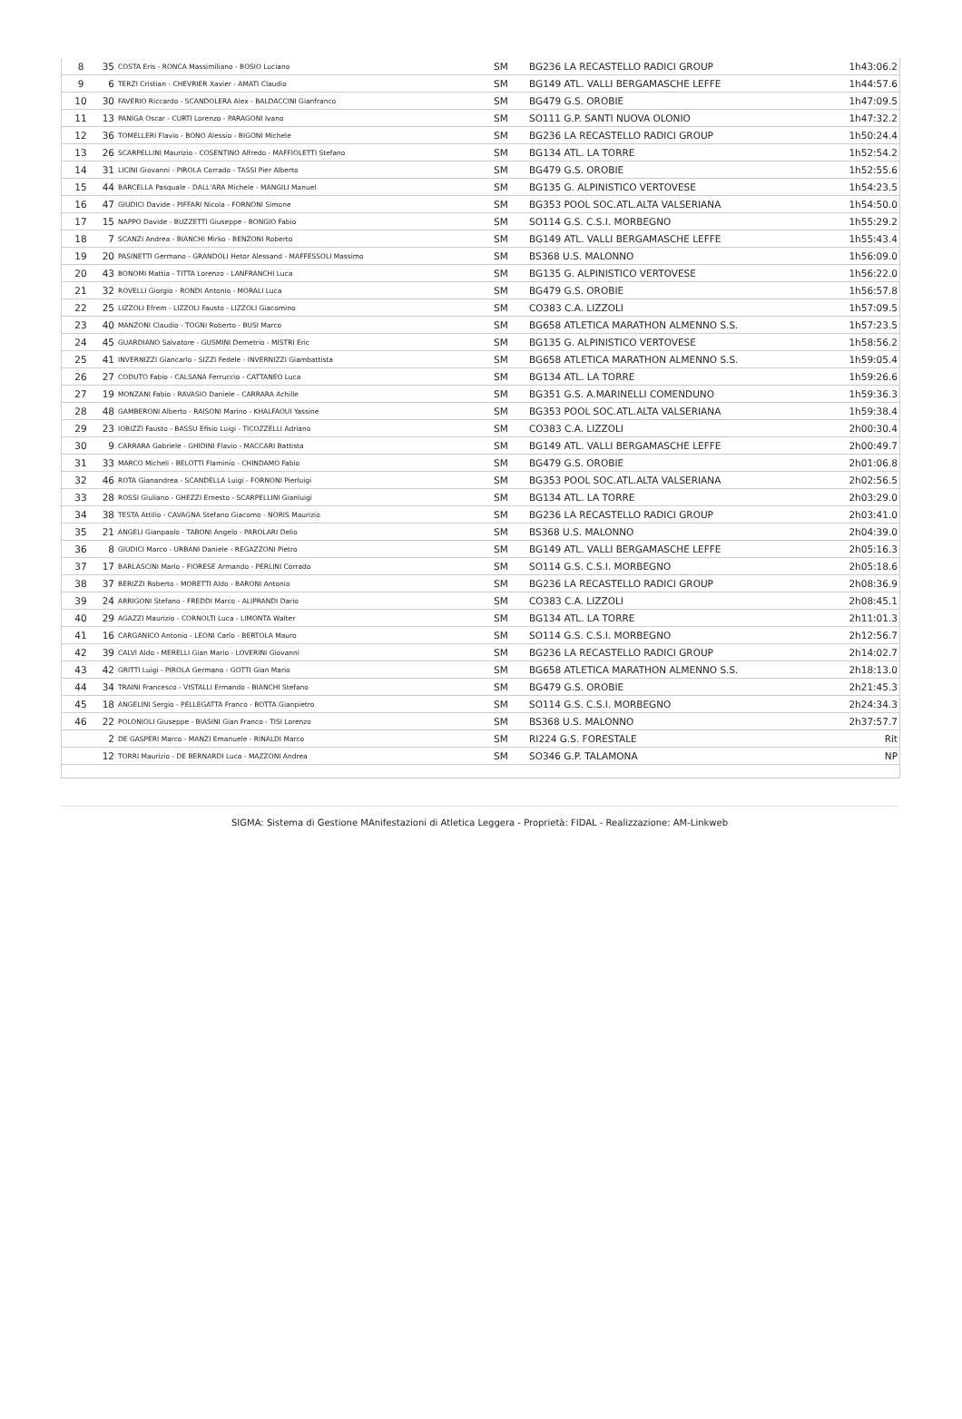| 8 | 35 | COSTA Eris - RONCA Massimiliano - BOSIO Luciano | SM | BG236 LA RECASTELLO RADICI GROUP | 1h43:06.2 |
| 9 | 6 | TERZI Cristian - CHEVRIER Xavier - AMATI Claudio | SM | BG149 ATL. VALLI BERGAMASCHE LEFFE | 1h44:57.6 |
| 10 | 30 | FAVERIO Riccardo - SCANDOLERA Alex - BALDACCINI Gianfranco | SM | BG479 G.S. OROBIE | 1h47:09.5 |
| 11 | 13 | PANIGA Oscar - CURTI Lorenzo - PARAGONI Ivano | SM | SO111 G.P. SANTI NUOVA OLONIO | 1h47:32.2 |
| 12 | 36 | TOMELLERI Flavio - BONO Alessio - BIGONI Michele | SM | BG236 LA RECASTELLO RADICI GROUP | 1h50:24.4 |
| 13 | 26 | SCARPELLINI Maurizio - COSENTINO Alfredo - MAFFIOLETTI Stefano | SM | BG134 ATL. LA TORRE | 1h52:54.2 |
| 14 | 31 | LICINI Giovanni - PIROLA Corrado - TASSI Pier Alberto | SM | BG479 G.S. OROBIE | 1h52:55.6 |
| 15 | 44 | BARCELLA Pasquale - DALL'ARA Michele - MANGILI Manuel | SM | BG135 G. ALPINISTICO VERTOVESE | 1h54:23.5 |
| 16 | 47 | GIUDICI Davide - PIFFARI Nicola - FORNONI Simone | SM | BG353 POOL SOC.ATL.ALTA VALSERIANA | 1h54:50.0 |
| 17 | 15 | NAPPO Davide - BUZZETTI Giuseppe - BONGIO Fabio | SM | SO114 G.S. C.S.I. MORBEGNO | 1h55:29.2 |
| 18 | 7 | SCANZI Andrea - BIANCHI Mirko - BENZONI Roberto | SM | BG149 ATL. VALLI BERGAMASCHE LEFFE | 1h55:43.4 |
| 19 | 20 | PASINETTI Germano - GRANDOLI Hetor Alessand - MAFFESSOLI Massimo | SM | BS368 U.S. MALONNO | 1h56:09.0 |
| 20 | 43 | BONOMI Mattia - TITTA Lorenzo - LANFRANCHI Luca | SM | BG135 G. ALPINISTICO VERTOVESE | 1h56:22.0 |
| 21 | 32 | ROVELLI Giorgio - RONDI Antonio - MORALI Luca | SM | BG479 G.S. OROBIE | 1h56:57.8 |
| 22 | 25 | LIZZOLI Efrem - LIZZOLI Fausto - LIZZOLI Giacomino | SM | CO383 C.A. LIZZOLI | 1h57:09.5 |
| 23 | 40 | MANZONI Claudio - TOGNI Roberto - BUSI Marco | SM | BG658 ATLETICA MARATHON ALMENNO S.S. | 1h57:23.5 |
| 24 | 45 | GUARDIANO Salvatore - GUSMINI Demetrio - MISTRI Eric | SM | BG135 G. ALPINISTICO VERTOVESE | 1h58:56.2 |
| 25 | 41 | INVERNIZZI Giancarlo - SIZZI Fedele - INVERNIZZI Giambattista | SM | BG658 ATLETICA MARATHON ALMENNO S.S. | 1h59:05.4 |
| 26 | 27 | CODUTO Fabio - CALSANA Ferruccio - CATTANEO Luca | SM | BG134 ATL. LA TORRE | 1h59:26.6 |
| 27 | 19 | MONZANI Fabio - RAVASIO Daniele - CARRARA Achille | SM | BG351 G.S. A.MARINELLI COMENDUNO | 1h59:36.3 |
| 28 | 48 | GAMBERONI Alberto - RAISONI Marino - KHALFAOUI Yassine | SM | BG353 POOL SOC.ATL.ALTA VALSERIANA | 1h59:38.4 |
| 29 | 23 | IOBIZZI Fausto - BASSU Efisio Luigi - TICOZZELLI Adriano | SM | CO383 C.A. LIZZOLI | 2h00:30.4 |
| 30 | 9 | CARRARA Gabriele - GHIDINI Flavio - MACCARI Battista | SM | BG149 ATL. VALLI BERGAMASCHE LEFFE | 2h00:49.7 |
| 31 | 33 | MARCO Micheli - BELOTTI Flaminio - CHINDAMO Fabio | SM | BG479 G.S. OROBIE | 2h01:06.8 |
| 32 | 46 | ROTA Gianandrea - SCANDELLA Luigi - FORNONI Pierluigi | SM | BG353 POOL SOC.ATL.ALTA VALSERIANA | 2h02:56.5 |
| 33 | 28 | ROSSI Giuliano - GHEZZI Ernesto - SCARPELLINI Gianluigi | SM | BG134 ATL. LA TORRE | 2h03:29.0 |
| 34 | 38 | TESTA Attilio - CAVAGNA Stefano Giacomo - NORIS Maurizio | SM | BG236 LA RECASTELLO RADICI GROUP | 2h03:41.0 |
| 35 | 21 | ANGELI Gianpaolo - TABONI Angelo - PAROLARI Delio | SM | BS368 U.S. MALONNO | 2h04:39.0 |
| 36 | 8 | GIUDICI Marco - URBANI Daniele - REGAZZONI Pietro | SM | BG149 ATL. VALLI BERGAMASCHE LEFFE | 2h05:16.3 |
| 37 | 17 | BARLASCINI Mario - FIORESE Armando - PERLINI Corrado | SM | SO114 G.S. C.S.I. MORBEGNO | 2h05:18.6 |
| 38 | 37 | BERIZZI Roberto - MORETTI Aldo - BARONI Antonio | SM | BG236 LA RECASTELLO RADICI GROUP | 2h08:36.9 |
| 39 | 24 | ARRIGONI Stefano - FREDDI Marco - ALIPRANDI Dario | SM | CO383 C.A. LIZZOLI | 2h08:45.1 |
| 40 | 29 | AGAZZI Maurizio - CORNOLTI Luca - LIMONTA Walter | SM | BG134 ATL. LA TORRE | 2h11:01.3 |
| 41 | 16 | CARGANICO Antonio - LEONI Carlo - BERTOLA Mauro | SM | SO114 G.S. C.S.I. MORBEGNO | 2h12:56.7 |
| 42 | 39 | CALVI Aldo - MERELLI Gian Mario - LOVERINI Giovanni | SM | BG236 LA RECASTELLO RADICI GROUP | 2h14:02.7 |
| 43 | 42 | GRITTI Luigi - PIROLA Germano - GOTTI Gian Mario | SM | BG658 ATLETICA MARATHON ALMENNO S.S. | 2h18:13.0 |
| 44 | 34 | TRAINI Francesco - VISTALLI Ermando - BIANCHI Stefano | SM | BG479 G.S. OROBIE | 2h21:45.3 |
| 45 | 18 | ANGELINI Sergio - PELLEGATTA Franco - BOTTA Gianpietro | SM | SO114 G.S. C.S.I. MORBEGNO | 2h24:34.3 |
| 46 | 22 | POLONIOLI Giuseppe - BIASINI Gian Franco - TISI Lorenzo | SM | BS368 U.S. MALONNO | 2h37:57.7 |
| | 2 | DE GASPERI Marco - MANZI Emanuele - RINALDI Marco | SM | RI224 G.S. FORESTALE | Rit |
| | 12 | TORRI Maurizio - DE BERNARDI Luca - MAZZONI Andrea | SM | SO346 G.P. TALAMONA | NP |
SIGMA: Sistema di Gestione MAnifestazioni di Atletica Leggera - Proprietà: FIDAL - Realizzazione: AM-Linkweb